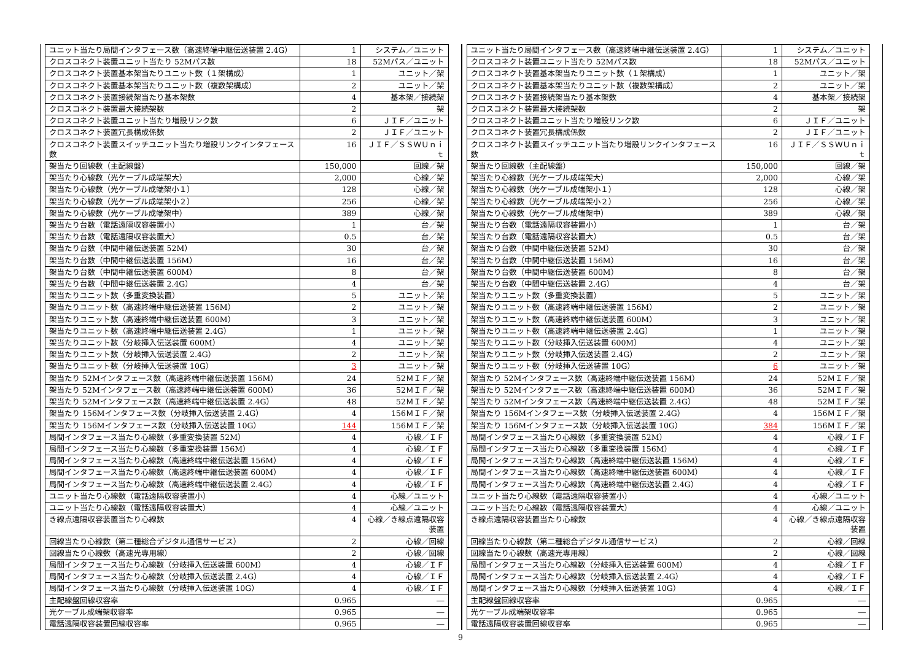| ユニット当たり局間インタフェース数（高速終端中継伝送装置 2.4G） | 1 | システム／ユニット |
| クロスコネクト装置ユニット当たり 52Mパス数 | 18 | 52Mパス／ユニット |
| クロスコネクト装置基本架当たりユニット数（１架構成） | 1 | ユニット／架 |
| クロスコネクト装置基本架当たりユニット数（複数架構成） | 2 | ユニット／架 |
| クロスコネクト装置接続架当たり基本架数 | 4 | 基本架／接続架 |
| クロスコネクト装置最大接続架数 | 2 | 架 |
| クロスコネクト装置ユニット当たり増設リンク数 | 6 | ＪＩＦ／ユニット |
| クロスコネクト装置冗長構成係数 | 2 | ＪＩＦ／ユニット |
| クロスコネクト装置スイッチユニット当たり増設リンクインタフェース数 | 16 | ＪＩＦ／ＳＳＷＵｎｉｔ |
| 架当たり回線数（主配線盤） | 150,000 | 回線／架 |
| 架当たり心線数（光ケーブル成端架大） | 2,000 | 心線／架 |
| 架当たり心線数（光ケーブル成端架小１） | 128 | 心線／架 |
| 架当たり心線数（光ケーブル成端架小２） | 256 | 心線／架 |
| 架当たり心線数（光ケーブル成端架中） | 389 | 心線／架 |
| 架当たり台数（電話遠隔収容装置小） | 1 | 台／架 |
| 架当たり台数（電話遠隔収容装置大） | 0.5 | 台／架 |
| 架当たり台数（中間中継伝送装置 52M） | 30 | 台／架 |
| 架当たり台数（中間中継伝送装置 156M） | 16 | 台／架 |
| 架当たり台数（中間中継伝送装置 600M） | 8 | 台／架 |
| 架当たり台数（中間中継伝送装置 2.4G） | 4 | 台／架 |
| 架当たりユニット数（多重変換装置） | 5 | ユニット／架 |
| 架当たりユニット数（高速終端中継伝送装置 156M） | 2 | ユニット／架 |
| 架当たりユニット数（高速終端中継伝送装置 600M） | 3 | ユニット／架 |
| 架当たりユニット数（高速終端中継伝送装置 2.4G） | 1 | ユニット／架 |
| 架当たりユニット数（分岐挿入伝送装置 600M） | 4 | ユニット／架 |
| 架当たりユニット数（分岐挿入伝送装置 2.4G） | 2 | ユニット／架 |
| 架当たりユニット数（分岐挿入伝送装置 10G） | 3 | ユニット／架 |
| 架当たり 52Mインタフェース数（高速終端中継伝送装置 156M） | 24 | 52ＭＩＦ／架 |
| 架当たり 52Mインタフェース数（高速終端中継伝送装置 600M） | 36 | 52ＭＩＦ／架 |
| 架当たり 52Mインタフェース数（高速終端中継伝送装置 2.4G） | 48 | 52ＭＩＦ／架 |
| 架当たり 156Mインタフェース数（分岐挿入伝送装置 2.4G） | 4 | 156ＭＩＦ／架 |
| 架当たり 156Mインタフェース数（分岐挿入伝送装置 10G） | 144 | 156ＭＩＦ／架 |
| 局間インタフェース当たり心線数（多重変換装置 52M） | 4 | 心線／ＩＦ |
| 局間インタフェース当たり心線数（多重変換装置 156M） | 4 | 心線／ＩＦ |
| 局間インタフェース当たり心線数（高速終端中継伝送装置 156M） | 4 | 心線／ＩＦ |
| 局間インタフェース当たり心線数（高速終端中継伝送装置 600M） | 4 | 心線／ＩＦ |
| 局間インタフェース当たり心線数（高速終端中継伝送装置 2.4G） | 4 | 心線／ＩＦ |
| ユニット当たり心線数（電話遠隔収容装置小） | 4 | 心線／ユニット |
| ユニット当たり心線数（電話遠隔収容装置大） | 4 | 心線／ユニット |
| き線点遠隔収容装置当たり心線数 | 4 | 心線／き線点遠隔収容装置 |
| 回線当たり心線数（第二種総合デジタル通信サービス） | 2 | 心線／回線 |
| 回線当たり心線数（高速光専用線） | 2 | 心線／回線 |
| 局間インタフェース当たり心線数（分岐挿入伝送装置 600M） | 4 | 心線／ＩＦ |
| 局間インタフェース当たり心線数（分岐挿入伝送装置 2.4G） | 4 | 心線／ＩＦ |
| 局間インタフェース当たり心線数（分岐挿入伝送装置 10G） | 4 | 心線／ＩＦ |
| 主配線盤回線収容率 | 0.965 | ― |
| 光ケーブル成端架収容率 | 0.965 | ― |
| 電話遠隔収容装置回線収容率 | 0.965 | ― |
| ユニット当たり局間インタフェース数（高速終端中継伝送装置 2.4G） | 1 | システム／ユニット |
| クロスコネクト装置ユニット当たり 52Mパス数 | 18 | 52Mパス／ユニット |
| クロスコネクト装置基本架当たりユニット数（１架構成） | 1 | ユニット／架 |
| クロスコネクト装置基本架当たりユニット数（複数架構成） | 2 | ユニット／架 |
| クロスコネクト装置接続架当たり基本架数 | 4 | 基本架／接続架 |
| クロスコネクト装置最大接続架数 | 2 | 架 |
| クロスコネクト装置ユニット当たり増設リンク数 | 6 | ＪＩＦ／ユニット |
| クロスコネクト装置冗長構成係数 | 2 | ＪＩＦ／ユニット |
| クロスコネクト装置スイッチユニット当たり増設リンクインタフェース数 | 16 | ＪＩＦ／ＳＳＷＵｎｉｔ |
| 架当たり回線数（主配線盤） | 150,000 | 回線／架 |
| 架当たり心線数（光ケーブル成端架大） | 2,000 | 心線／架 |
| 架当たり心線数（光ケーブル成端架小１） | 128 | 心線／架 |
| 架当たり心線数（光ケーブル成端架小２） | 256 | 心線／架 |
| 架当たり心線数（光ケーブル成端架中） | 389 | 心線／架 |
| 架当たり台数（電話遠隔収容装置小） | 1 | 台／架 |
| 架当たり台数（電話遠隔収容装置大） | 0.5 | 台／架 |
| 架当たり台数（中間中継伝送装置 52M） | 30 | 台／架 |
| 架当たり台数（中間中継伝送装置 156M） | 16 | 台／架 |
| 架当たり台数（中間中継伝送装置 600M） | 8 | 台／架 |
| 架当たり台数（中間中継伝送装置 2.4G） | 4 | 台／架 |
| 架当たりユニット数（多重変換装置） | 5 | ユニット／架 |
| 架当たりユニット数（高速終端中継伝送装置 156M） | 2 | ユニット／架 |
| 架当たりユニット数（高速終端中継伝送装置 600M） | 3 | ユニット／架 |
| 架当たりユニット数（高速終端中継伝送装置 2.4G） | 1 | ユニット／架 |
| 架当たりユニット数（分岐挿入伝送装置 600M） | 4 | ユニット／架 |
| 架当たりユニット数（分岐挿入伝送装置 2.4G） | 2 | ユニット／架 |
| 架当たりユニット数（分岐挿入伝送装置 10G） | 6 | ユニット／架 |
| 架当たり 52Mインタフェース数（高速終端中継伝送装置 156M） | 24 | 52ＭＩＦ／架 |
| 架当たり 52Mインタフェース数（高速終端中継伝送装置 600M） | 36 | 52ＭＩＦ／架 |
| 架当たり 52Mインタフェース数（高速終端中継伝送装置 2.4G） | 48 | 52ＭＩＦ／架 |
| 架当たり 156Mインタフェース数（分岐挿入伝送装置 2.4G） | 4 | 156ＭＩＦ／架 |
| 架当たり 156Mインタフェース数（分岐挿入伝送装置 10G） | 384 | 156ＭＩＦ／架 |
| 局間インタフェース当たり心線数（多重変換装置 52M） | 4 | 心線／ＩＦ |
| 局間インタフェース当たり心線数（多重変換装置 156M） | 4 | 心線／ＩＦ |
| 局間インタフェース当たり心線数（高速終端中継伝送装置 156M） | 4 | 心線／ＩＦ |
| 局間インタフェース当たり心線数（高速終端中継伝送装置 600M） | 4 | 心線／ＩＦ |
| 局間インタフェース当たり心線数（高速終端中継伝送装置 2.4G） | 4 | 心線／ＩＦ |
| ユニット当たり心線数（電話遠隔収容装置小） | 4 | 心線／ユニット |
| ユニット当たり心線数（電話遠隔収容装置大） | 4 | 心線／ユニット |
| き線点遠隔収容装置当たり心線数 | 4 | 心線／き線点遠隔収容装置 |
| 回線当たり心線数（第二種総合デジタル通信サービス） | 2 | 心線／回線 |
| 回線当たり心線数（高速光専用線） | 2 | 心線／回線 |
| 局間インタフェース当たり心線数（分岐挿入伝送装置 600M） | 4 | 心線／ＩＦ |
| 局間インタフェース当たり心線数（分岐挿入伝送装置 2.4G） | 4 | 心線／ＩＦ |
| 局間インタフェース当たり心線数（分岐挿入伝送装置 10G） | 4 | 心線／ＩＦ |
| 主配線盤回線収容率 | 0.965 | ― |
| 光ケーブル成端架収容率 | 0.965 | ― |
| 電話遠隔収容装置回線収容率 | 0.965 | ― |
9